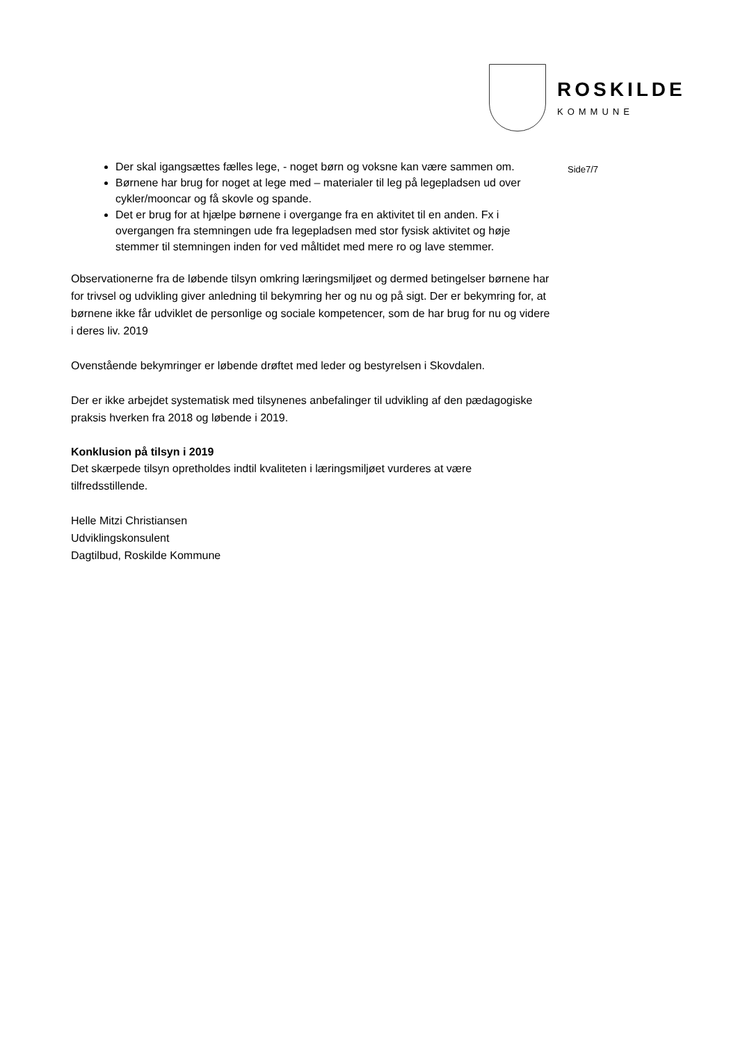ROSKILDE
KOMMUNE
Side7/7
Der skal igangsættes fælles lege, - noget børn og voksne kan være sammen om.
Børnene har brug for noget at lege med – materialer til leg på legepladsen ud over cykler/mooncar og få skovle og spande.
Det er brug for at hjælpe børnene i overgange fra en aktivitet til en anden. Fx i overgangen fra stemningen ude fra legepladsen med stor fysisk aktivitet og høje stemmer til stemningen inden for ved måltidet med mere ro og lave stemmer.
Observationerne fra de løbende tilsyn omkring læringsmiljøet og dermed betingelser børnene har for trivsel og udvikling giver anledning til bekymring her og nu og på sigt. Der er bekymring for, at børnene ikke får udviklet de personlige og sociale kompetencer, som de har brug for nu og videre i deres liv. 2019
Ovenstående bekymringer er løbende drøftet med leder og bestyrelsen i Skovdalen.
Der er ikke arbejdet systematisk med tilsynenes anbefalinger til udvikling af den pædagogiske praksis hverken fra 2018 og løbende i 2019.
Konklusion på tilsyn i 2019
Det skærpede tilsyn opretholdes indtil kvaliteten i læringsmiljøet vurderes at være tilfredsstillende.
Helle Mitzi Christiansen
Udviklingskonsulent
Dagtilbud, Roskilde Kommune